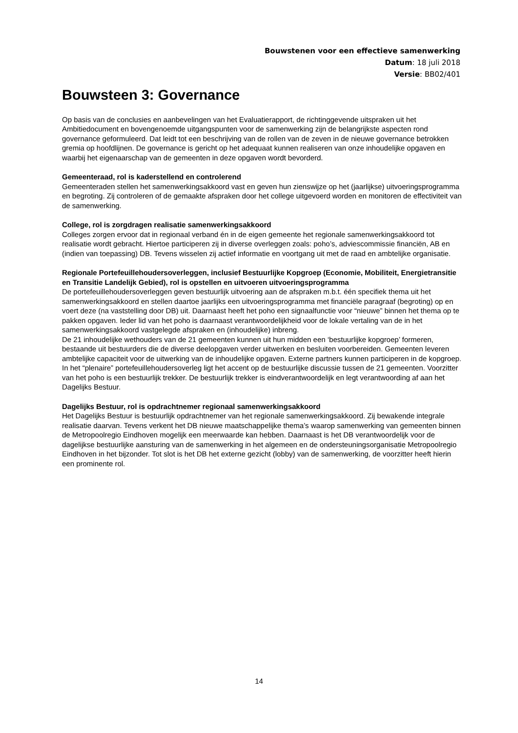Bouwstenen voor een effectieve samenwerking
Datum: 18 juli 2018
Versie: BB02/401
Bouwsteen 3: Governance
Op basis van de conclusies en aanbevelingen van het Evaluatierapport, de richtinggevende uitspraken uit het Ambitiedocument en bovengenoemde uitgangspunten voor de samenwerking zijn de belangrijkste aspecten rond governance geformuleerd. Dat leidt tot een beschrijving van de rollen van de zeven in de nieuwe governance betrokken gremia op hoofdlijnen. De governance is gericht op het adequaat kunnen realiseren van onze inhoudelijke opgaven en waarbij het eigenaarschap van de gemeenten in deze opgaven wordt bevorderd.
Gemeenteraad, rol is kaderstellend en controlerend
Gemeenteraden stellen het samenwerkingsakkoord vast en geven hun zienswijze op het (jaarlijkse) uitvoeringsprogramma en begroting. Zij controleren of de gemaakte afspraken door het college uitgevoerd worden en monitoren de effectiviteit van de samenwerking.
College, rol is zorgdragen realisatie samenwerkingsakkoord
Colleges zorgen ervoor dat in regionaal verband én in de eigen gemeente het regionale samenwerkingsakkoord tot realisatie wordt gebracht. Hiertoe participeren zij in diverse overleggen zoals: poho’s, adviescommissie financiën, AB en (indien van toepassing) DB. Tevens wisselen zij actief informatie en voortgang uit met de raad en ambtelijke organisatie.
Regionale Portefeuillehoudersoverleggen, inclusief Bestuurlijke Kopgroep (Economie, Mobiliteit, Energietransitie en Transitie Landelijk Gebied), rol is opstellen en uitvoeren uitvoeringsprogramma
De portefeuillehoudersoverleggen geven bestuurlijk uitvoering aan de afspraken m.b.t. één specifiek thema uit het samenwerkingsakkoord en stellen daartoe jaarlijks een uitvoeringsprogramma met financiële paragraaf (begroting) op en voert deze (na vaststelling door DB) uit. Daarnaast heeft het poho een signaalfunctie voor “nieuwe” binnen het thema op te pakken opgaven. Ieder lid van het poho is daarnaast verantwoordelijkheid voor de lokale vertaling van de in het samenwerkingsakkoord vastgelegde afspraken en (inhoudelijke) inbreng.
De 21 inhoudelijke wethouders van de 21 gemeenten kunnen uit hun midden een ‘bestuurlijke kopgroep’ formeren, bestaande uit bestuurders die de diverse deelopgaven verder uitwerken en besluiten voorbereiden. Gemeenten leveren ambtelijke capaciteit voor de uitwerking van de inhoudelijke opgaven. Externe partners kunnen participeren in de kopgroep. In het “plenaire” portefeuillehoudersoverleg ligt het accent op de bestuurlijke discussie tussen de 21 gemeenten. Voorzitter van het poho is een bestuurlijk trekker. De bestuurlijk trekker is eindverantwoordelijk en legt verantwoording af aan het Dagelijks Bestuur.
Dagelijks Bestuur, rol is opdrachtnemer regionaal samenwerkingsakkoord
Het Dagelijks Bestuur is bestuurlijk opdrachtnemer van het regionale samenwerkingsakkoord. Zij bewakende integrale realisatie daarvan. Tevens verkent het DB nieuwe maatschappelijke thema’s waarop samenwerking van gemeenten binnen de Metropoolregio Eindhoven mogelijk een meerwaarde kan hebben. Daarnaast is het DB verantwoordelijk voor de dagelijkse bestuurlijke aansturing van de samenwerking in het algemeen en de ondersteuningsorganisatie Metropoolregio Eindhoven in het bijzonder. Tot slot is het DB het externe gezicht (lobby) van de samenwerking, de voorzitter heeft hierin een prominente rol.
14